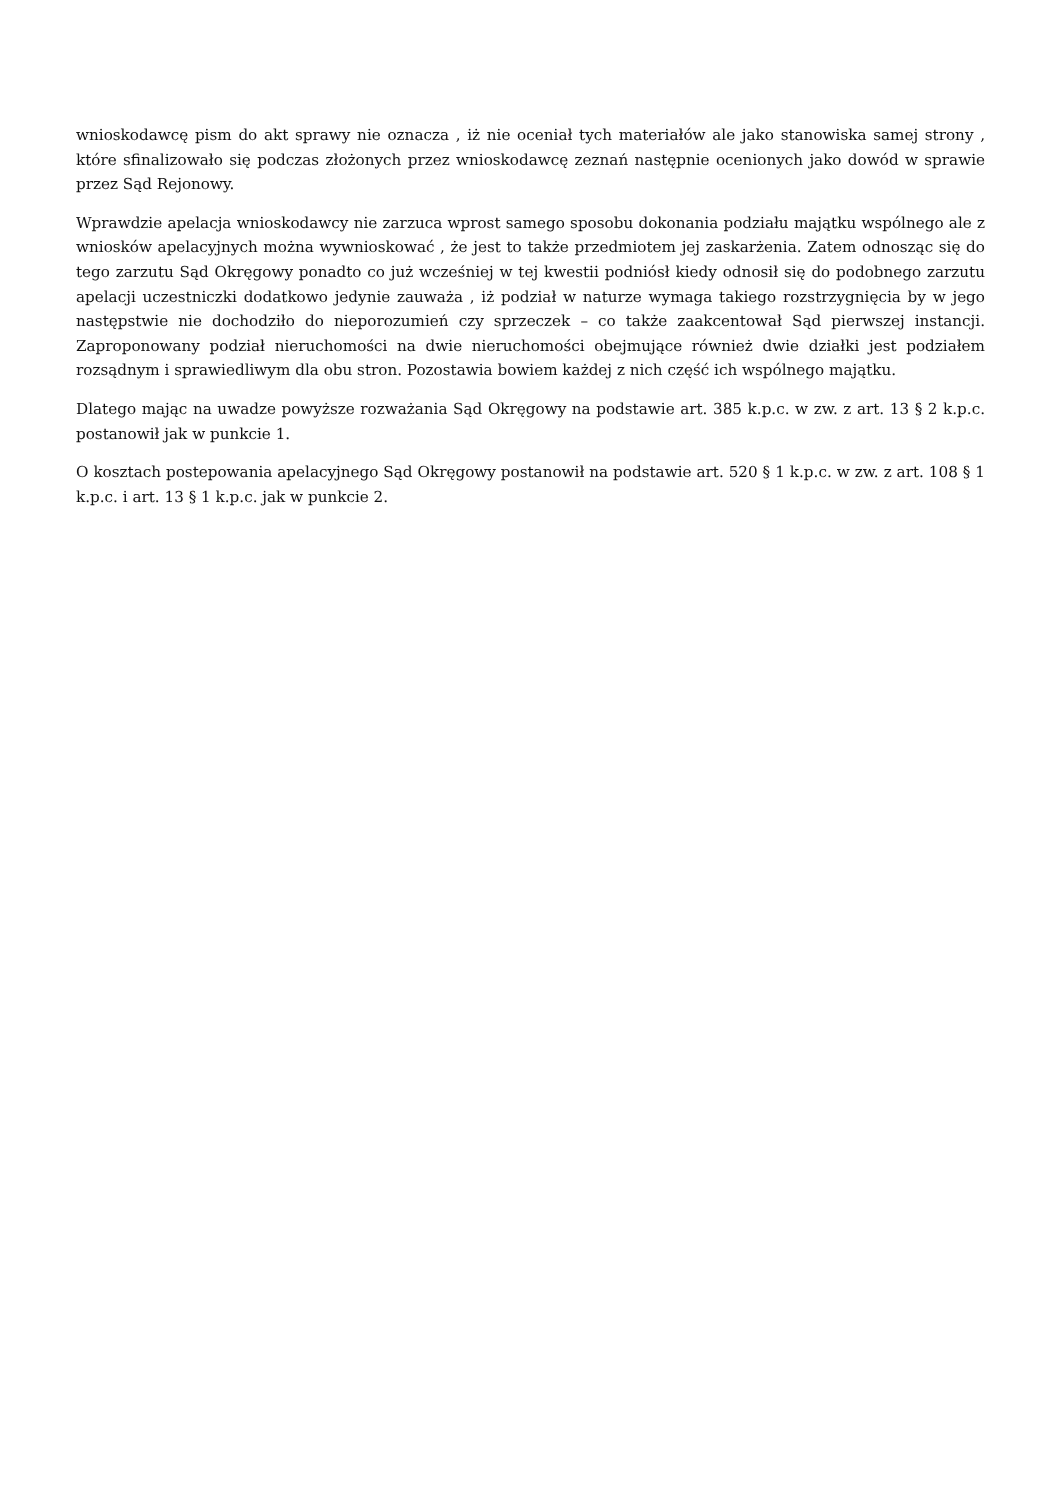wnioskodawcę pism do akt sprawy nie oznacza , iż nie oceniał tych materiałów ale jako stanowiska samej strony , które sfinalizowało się podczas złożonych przez wnioskodawcę zeznań następnie ocenionych jako dowód w sprawie przez Sąd Rejonowy.
Wprawdzie apelacja wnioskodawcy nie zarzuca wprost samego sposobu dokonania podziału majątku wspólnego ale z wniosków apelacyjnych można wywnioskować , że jest to także przedmiotem jej zaskarżenia. Zatem odnosząc się do tego zarzutu Sąd Okręgowy ponadto co już wcześniej w tej kwestii podniósł kiedy odnosił się do podobnego zarzutu apelacji uczestniczki dodatkowo jedynie zauważa , iż podział w naturze wymaga takiego rozstrzygnięcia by w jego następstwie nie dochodziło do nieporozumień czy sprzeczek – co także zaakcentował Sąd pierwszej instancji. Zaproponowany podział nieruchomości na dwie nieruchomości obejmujące również dwie działki jest podziałem rozsądnym i sprawiedliwym dla obu stron. Pozostawia bowiem każdej z nich część ich wspólnego majątku.
Dlatego mając na uwadze powyższe rozważania Sąd Okręgowy na podstawie art. 385 k.p.c. w zw. z art. 13 § 2 k.p.c. postanowił jak w punkcie 1.
O kosztach postepowania apelacyjnego Sąd Okręgowy postanowił na podstawie art. 520 § 1 k.p.c. w zw. z art. 108 § 1 k.p.c. i art. 13 § 1 k.p.c. jak w punkcie 2.